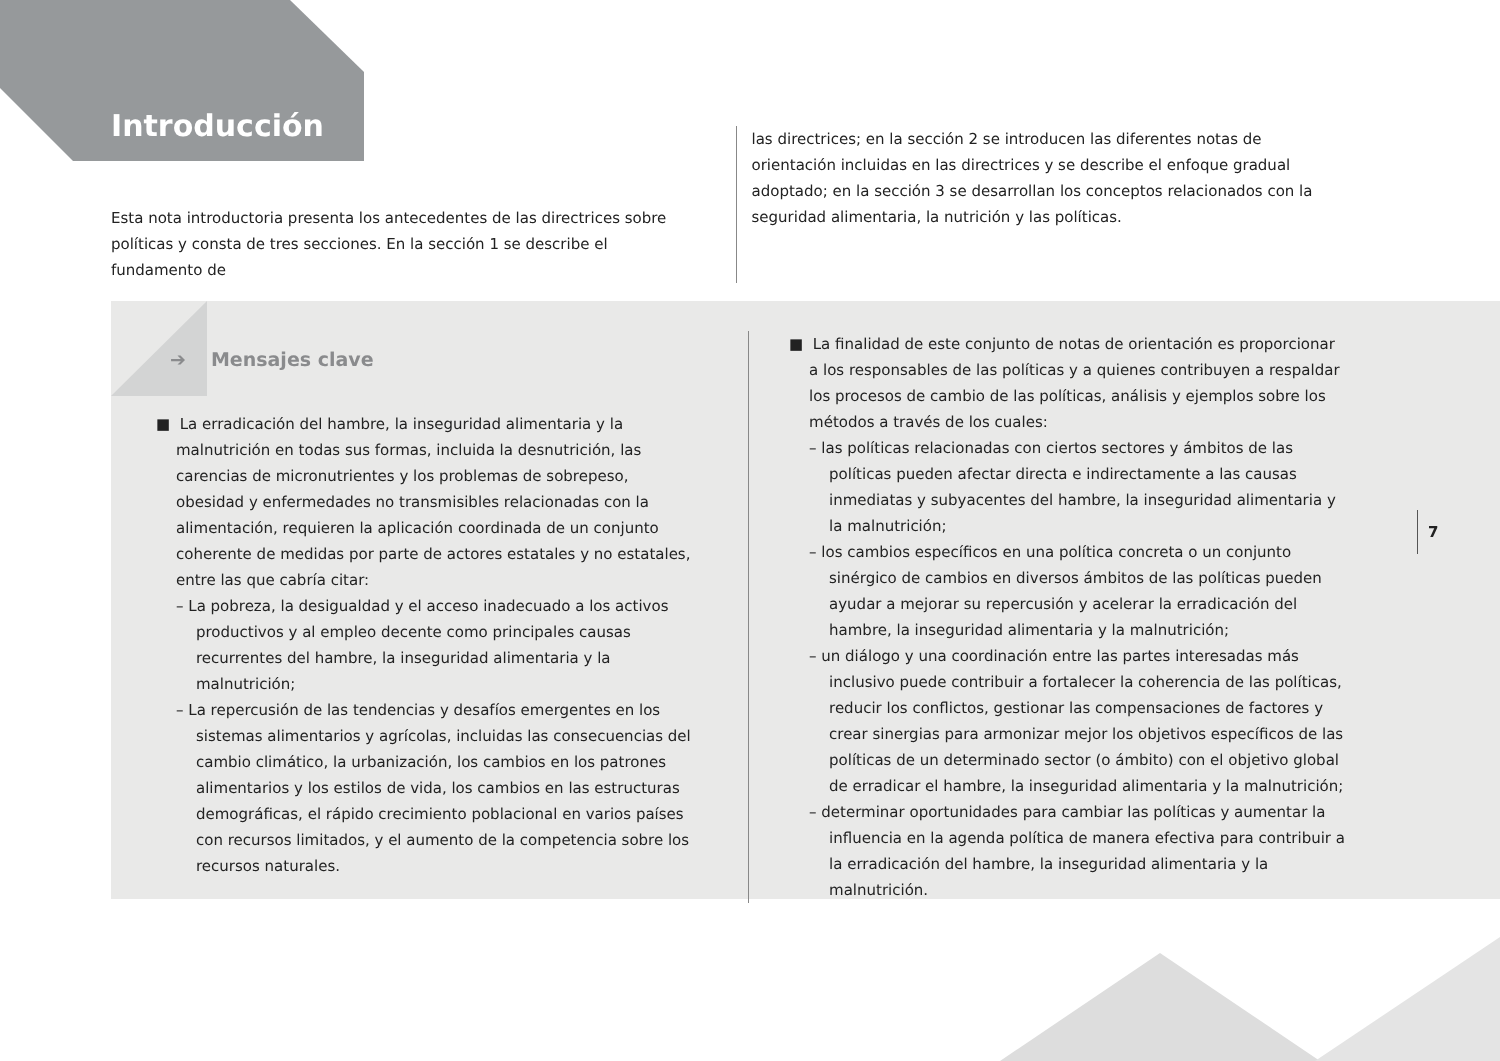Introducción
Esta nota introductoria presenta los antecedentes de las directrices sobre políticas y consta de tres secciones. En la sección 1 se describe el fundamento de
las directrices; en la sección 2 se introducen las diferentes notas de orientación incluidas en las directrices y se describe el enfoque gradual adoptado; en la sección 3 se desarrollan los conceptos relacionados con la seguridad alimentaria, la nutrición y las políticas.
➔ Mensajes clave
■ La erradicación del hambre, la inseguridad alimentaria y la malnutrición en todas sus formas, incluida la desnutrición, las carencias de micronutrientes y los problemas de sobrepeso, obesidad y enfermedades no transmisibles relacionadas con la alimentación, requieren la aplicación coordinada de un conjunto coherente de medidas por parte de actores estatales y no estatales, entre las que cabría citar:
– La pobreza, la desigualdad y el acceso inadecuado a los activos productivos y al empleo decente como principales causas recurrentes del hambre, la inseguridad alimentaria y la malnutrición;
– La repercusión de las tendencias y desafíos emergentes en los sistemas alimentarios y agrícolas, incluidas las consecuencias del cambio climático, la urbanización, los cambios en los patrones alimentarios y los estilos de vida, los cambios en las estructuras demográficas, el rápido crecimiento poblacional en varios países con recursos limitados, y el aumento de la competencia sobre los recursos naturales.
■ La finalidad de este conjunto de notas de orientación es proporcionar a los responsables de las políticas y a quienes contribuyen a respaldar los procesos de cambio de las políticas, análisis y ejemplos sobre los métodos a través de los cuales:
– las políticas relacionadas con ciertos sectores y ámbitos de las políticas pueden afectar directa e indirectamente a las causas inmediatas y subyacentes del hambre, la inseguridad alimentaria y la malnutrición;
– los cambios específicos en una política concreta o un conjunto sinérgico de cambios en diversos ámbitos de las políticas pueden ayudar a mejorar su repercusión y acelerar la erradicación del hambre, la inseguridad alimentaria y la malnutrición;
– un diálogo y una coordinación entre las partes interesadas más inclusivo puede contribuir a fortalecer la coherencia de las políticas, reducir los conflictos, gestionar las compensaciones de factores y crear sinergias para armonizar mejor los objetivos específicos de las políticas de un determinado sector (o ámbito) con el objetivo global de erradicar el hambre, la inseguridad alimentaria y la malnutrición;
– determinar oportunidades para cambiar las políticas y aumentar la influencia en la agenda política de manera efectiva para contribuir a la erradicación del hambre, la inseguridad alimentaria y la malnutrición.
7